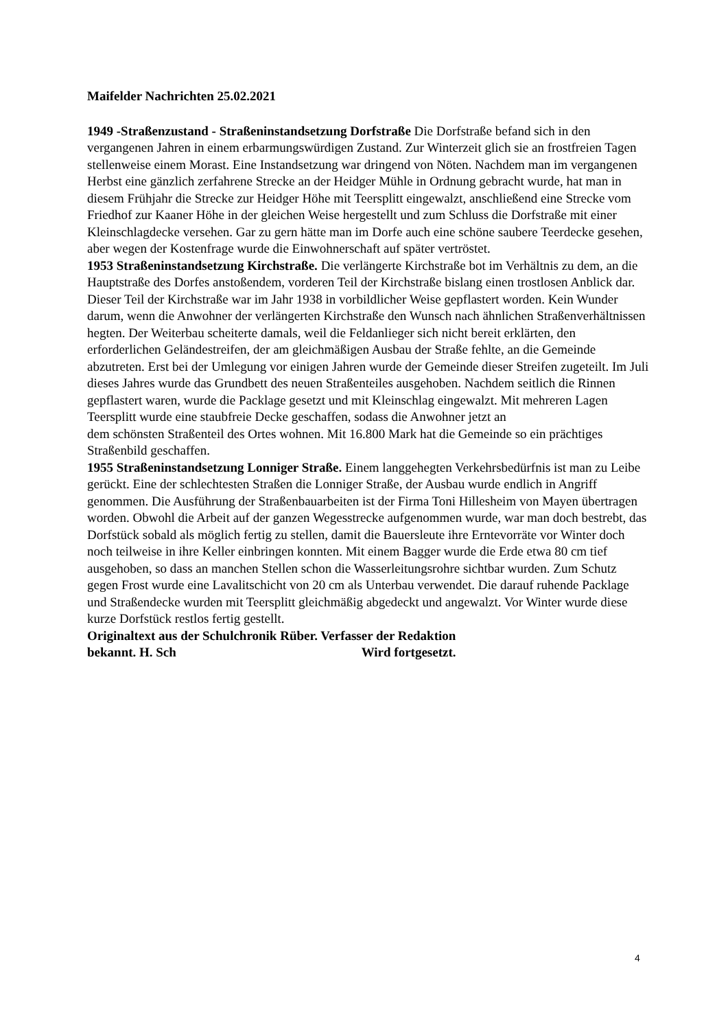Maifelder Nachrichten 25.02.2021
1949 -Straßenzustand - Straßeninstandsetzung Dorfstraße Die Dorfstraße befand sich in den vergangenen Jahren in einem erbarmungswürdigen Zustand. Zur Winterzeit glich sie an frostfreien Tagen stellenweise einem Morast. Eine Instandsetzung war dringend von Nöten. Nachdem man im vergangenen Herbst eine gänzlich zerfahrene Strecke an der Heidger Mühle in Ordnung gebracht wurde, hat man in diesem Frühjahr die Strecke zur Heidger Höhe mit Teersplitt eingewalzt, anschließend eine Strecke vom Friedhof zur Kaaner Höhe in der gleichen Weise hergestellt und zum Schluss die Dorfstraße mit einer Kleinschlagdecke versehen. Gar zu gern hätte man im Dorfe auch eine schöne saubere Teerdecke gesehen, aber wegen der Kostenfrage wurde die Einwohnerschaft auf später vertröstet.
1953 Straßeninstandsetzung Kirchstraße. Die verlängerte Kirchstraße bot im Verhältnis zu dem, an die Hauptstraße des Dorfes anstoßendem, vorderen Teil der Kirchstraße bislang einen trostlosen Anblick dar. Dieser Teil der Kirchstraße war im Jahr 1938 in vorbildlicher Weise gepflastert worden. Kein Wunder darum, wenn die Anwohner der verlängerten Kirchstraße den Wunsch nach ähnlichen Straßenverhältnissen hegten. Der Weiterbau scheiterte damals, weil die Feldanlieger sich nicht bereit erklärten, den erforderlichen Geländestreifen, der am gleichmäßigen Ausbau der Straße fehlte, an die Gemeinde abzutreten. Erst bei der Umlegung vor einigen Jahren wurde der Gemeinde dieser Streifen zugeteilt. Im Juli dieses Jahres wurde das Grundbett des neuen Straßenteiles ausgehoben. Nachdem seitlich die Rinnen gepflastert waren, wurde die Packlage gesetzt und mit Kleinschlag eingewalzt. Mit mehreren Lagen Teersplitt wurde eine staubfreie Decke geschaffen, sodass die Anwohner jetzt an
dem schönsten Straßenteil des Ortes wohnen. Mit 16.800 Mark hat die Gemeinde so ein prächtiges Straßenbild geschaffen.
1955 Straßeninstandsetzung Lonniger Straße. Einem langgehegten Verkehrsbedürfnis ist man zu Leibe gerückt. Eine der schlechtesten Straßen die Lonniger Straße, der Ausbau wurde endlich in Angriff genommen. Die Ausführung der Straßenbauarbeiten ist der Firma Toni Hillesheim von Mayen übertragen worden. Obwohl die Arbeit auf der ganzen Wegesstrecke aufgenommen wurde, war man doch bestrebt, das Dorfstück sobald als möglich fertig zu stellen, damit die Bauersleute ihre Erntevorräte vor Winter doch noch teilweise in ihre Keller einbringen konnten. Mit einem Bagger wurde die Erde etwa 80 cm tief ausgehoben, so dass an manchen Stellen schon die Wasserleitungsrohre sichtbar wurden. Zum Schutz gegen Frost wurde eine Lavalitschicht von 20 cm als Unterbau verwendet. Die darauf ruhende Packlage und Straßendecke wurden mit Teersplitt gleichmäßig abgedeckt und angewalzt. Vor Winter wurde diese kurze Dorfstück restlos fertig gestellt.
Originaltext aus der Schulchronik Rüber. Verfasser der Redaktion
bekannt. H. Sch Wird fortgesetzt.
4